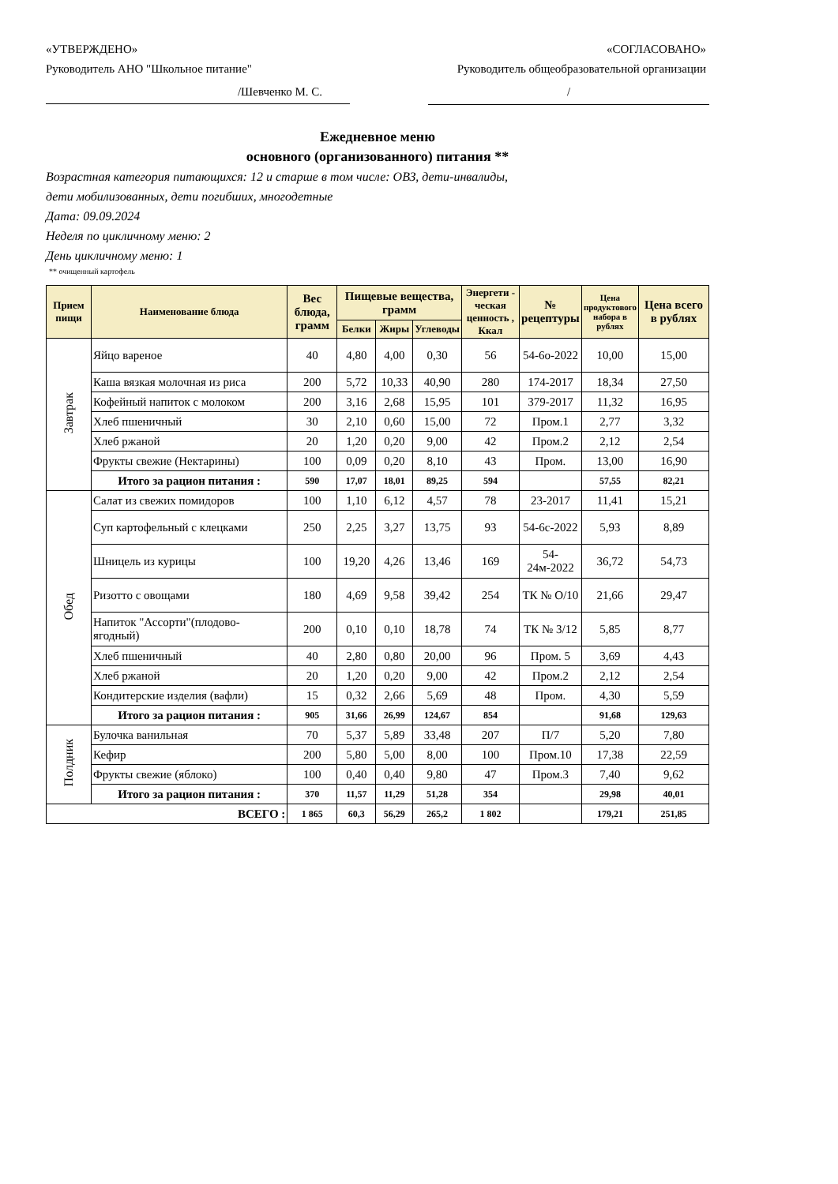«УТВЕРЖДЕНО»
Руководитель АНО "Школьное питание"
«СОГЛАСОВАНО»
Руководитель общеобразовательной организации
/Шевченко М. С. /
Ежедневное меню
основного (организованного) питания **
Возрастная категория питающихся: 12 и старше в том числе: ОВЗ, дети-инвалиды,
дети мобилизованных, дети погибших, многодетные
Дата: 09.09.2024
Неделя по цикличному меню: 2
День цикличному меню: 1
** очищенный картофель
| Прием пищи | Наименование блюда | Вес блюда, грамм | Пищевые вещества, грамм | | | Энергети - ческая ценность , Ккал | № рецептуры | Цена продуктового набора в рублях | Цена всего в рублях |
| --- | --- | --- | --- | --- | --- | --- | --- | --- | --- |
| | | | Белки | Жиры | Углеводы | | | | |
| Завтрак | Яйцо вареное | 40 | 4,80 | 4,00 | 0,30 | 56 | 54-6о-2022 | 10,00 | 15,00 |
| | Каша вязкая молочная из риса | 200 | 5,72 | 10,33 | 40,90 | 280 | 174-2017 | 18,34 | 27,50 |
| | Кофейный напиток с молоком | 200 | 3,16 | 2,68 | 15,95 | 101 | 379-2017 | 11,32 | 16,95 |
| | Хлеб пшеничный | 30 | 2,10 | 0,60 | 15,00 | 72 | Пром.1 | 2,77 | 3,32 |
| | Хлеб ржаной | 20 | 1,20 | 0,20 | 9,00 | 42 | Пром.2 | 2,12 | 2,54 |
| | Фрукты свежие (Нектарины) | 100 | 0,09 | 0,20 | 8,10 | 43 | Пром. | 13,00 | 16,90 |
| | Итого за рацион питания : | 590 | 17,07 | 18,01 | 89,25 | 594 | | 57,55 | 82,21 |
| Обед | Салат из свежих помидоров | 100 | 1,10 | 6,12 | 4,57 | 78 | 23-2017 | 11,41 | 15,21 |
| | Суп картофельный с клецками | 250 | 2,25 | 3,27 | 13,75 | 93 | 54-6с-2022 | 5,93 | 8,89 |
| | Шницель из курицы | 100 | 19,20 | 4,26 | 13,46 | 169 | 54-24м-2022 | 36,72 | 54,73 |
| | Ризотто с овощами | 180 | 4,69 | 9,58 | 39,42 | 254 | ТК № О/10 | 21,66 | 29,47 |
| | Напиток "Ассорти"(плодово-ягодный) | 200 | 0,10 | 0,10 | 18,78 | 74 | ТК № 3/12 | 5,85 | 8,77 |
| | Хлеб пшеничный | 40 | 2,80 | 0,80 | 20,00 | 96 | Пром. 5 | 3,69 | 4,43 |
| | Хлеб ржаной | 20 | 1,20 | 0,20 | 9,00 | 42 | Пром.2 | 2,12 | 2,54 |
| | Кондитерские изделия (вафли) | 15 | 0,32 | 2,66 | 5,69 | 48 | Пром. | 4,30 | 5,59 |
| | Итого за рацион питания : | 905 | 31,66 | 26,99 | 124,67 | 854 | | 91,68 | 129,63 |
| Полдник | Булочка ванильная | 70 | 5,37 | 5,89 | 33,48 | 207 | П/7 | 5,20 | 7,80 |
| | Кефир | 200 | 5,80 | 5,00 | 8,00 | 100 | Пром.10 | 17,38 | 22,59 |
| | Фрукты свежие (яблоко) | 100 | 0,40 | 0,40 | 9,80 | 47 | Пром.3 | 7,40 | 9,62 |
| | Итого за рацион питания : | 370 | 11,57 | 11,29 | 51,28 | 354 | | 29,98 | 40,01 |
| ВСЕГО : | | 1 865 | 60,3 | 56,29 | 265,2 | 1 802 | | 179,21 | 251,85 |